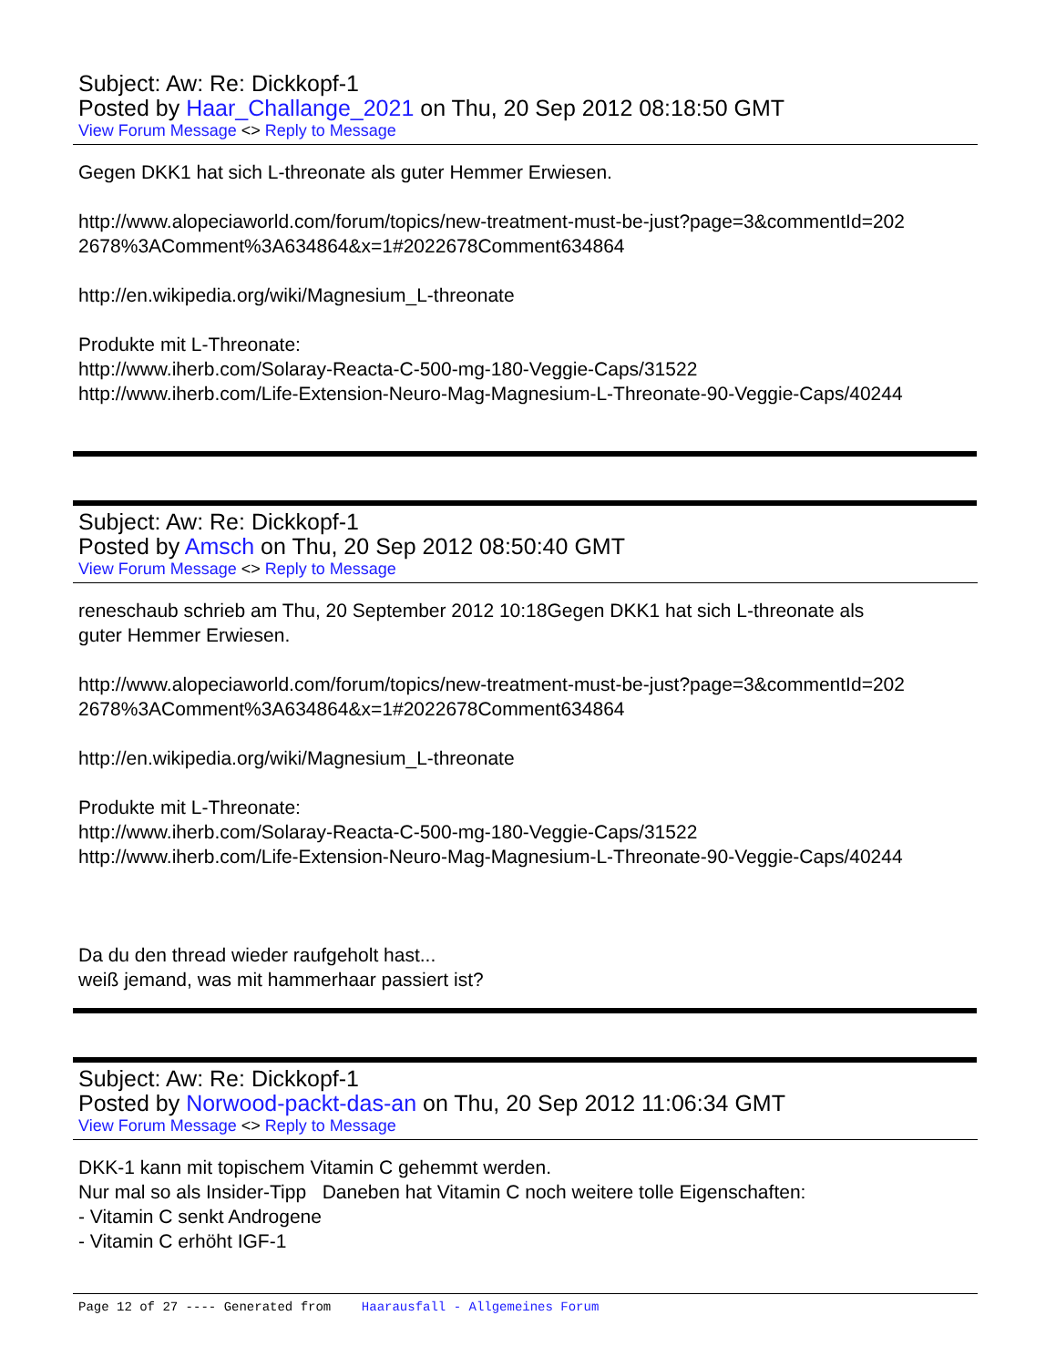Subject: Aw: Re: Dickkopf-1
Posted by Haar_Challange_2021 on Thu, 20 Sep 2012 08:18:50 GMT
View Forum Message <> Reply to Message
Gegen DKK1 hat sich L-threonate als guter Hemmer Erwiesen.
http://www.alopeciaworld.com/forum/topics/new-treatment-must-be-just?page=3&commentId=202
2678%3AComment%3A634864&x=1#2022678Comment634864
http://en.wikipedia.org/wiki/Magnesium_L-threonate
Produkte mit L-Threonate:
http://www.iherb.com/Solaray-Reacta-C-500-mg-180-Veggie-Caps/31522
http://www.iherb.com/Life-Extension-Neuro-Mag-Magnesium-L-Threonate-90-Veggie-Caps/40244
Subject: Aw: Re: Dickkopf-1
Posted by Amsch on Thu, 20 Sep 2012 08:50:40 GMT
View Forum Message <> Reply to Message
reneschaub schrieb am Thu, 20 September 2012 10:18Gegen DKK1 hat sich L-threonate als
guter Hemmer Erwiesen.
http://www.alopeciaworld.com/forum/topics/new-treatment-must-be-just?page=3&commentId=202
2678%3AComment%3A634864&x=1#2022678Comment634864
http://en.wikipedia.org/wiki/Magnesium_L-threonate
Produkte mit L-Threonate:
http://www.iherb.com/Solaray-Reacta-C-500-mg-180-Veggie-Caps/31522
http://www.iherb.com/Life-Extension-Neuro-Mag-Magnesium-L-Threonate-90-Veggie-Caps/40244
Da du den thread wieder raufgeholt hast...
weiß jemand, was mit hammerhaar passiert ist?
Subject: Aw: Re: Dickkopf-1
Posted by Norwood-packt-das-an on Thu, 20 Sep 2012 11:06:34 GMT
View Forum Message <> Reply to Message
DKK-1 kann mit topischem Vitamin C gehemmt werden.
Nur mal so als Insider-Tipp Daneben hat Vitamin C noch weitere tolle Eigenschaften:
- Vitamin C senkt Androgene
- Vitamin C erhöht IGF-1
Page 12 of 27 ---- Generated from Haarausfall - Allgemeines Forum